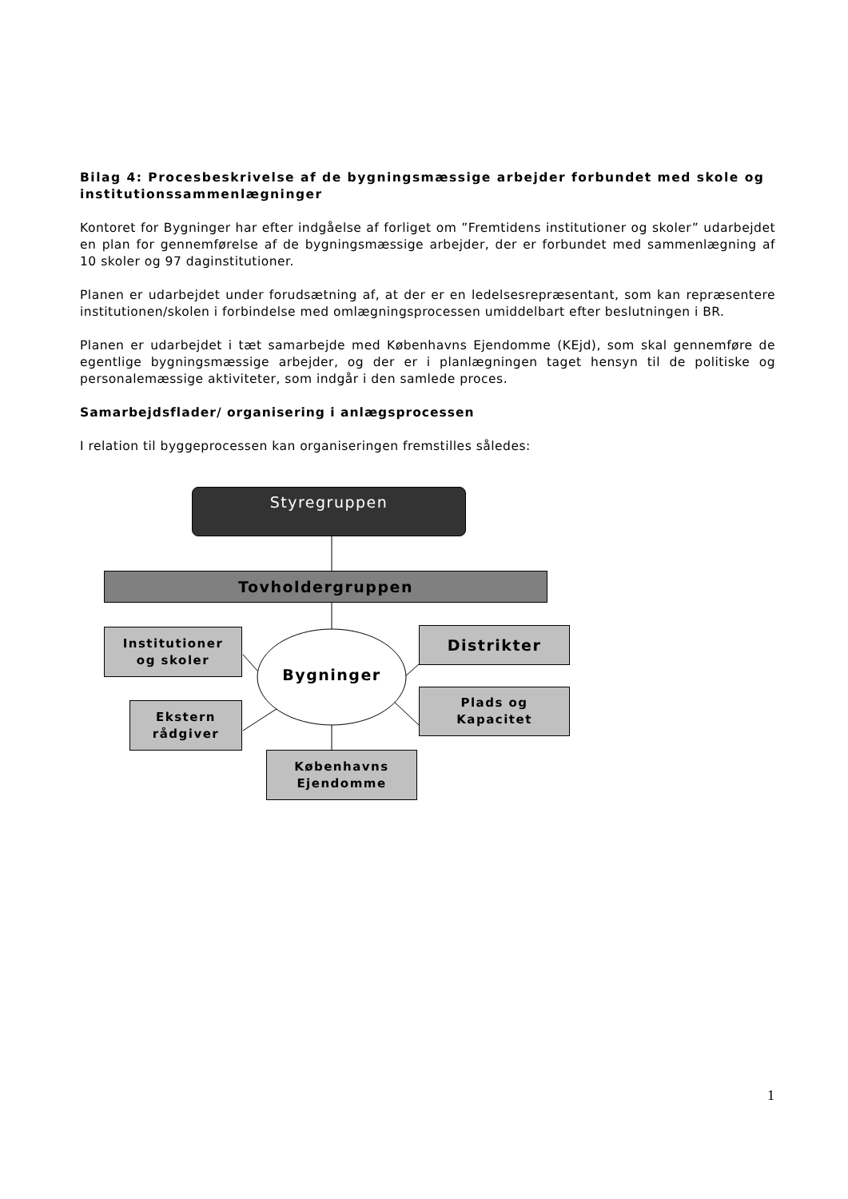Bilag 4: Procesbeskrivelse af de bygningsmæssige arbejder forbundet med skole og institutionssammenlægninger
Kontoret for Bygninger har efter indgåelse af forliget om ”Fremtidens institutioner og skoler” udarbejdet en plan for gennemførelse af de bygningsmæssige arbejder, der er forbundet med sammenlægning af 10 skoler og 97 daginstitutioner.
Planen er udarbejdet under forudsætning af, at der er en ledelsesrepræsentant, som kan repræsentere institutionen/skolen i forbindelse med omlægningsprocessen umiddelbart efter beslutningen i BR.
Planen er udarbejdet i tæt samarbejde med Københavns Ejendomme (KEjd), som skal gennemføre de egentlige bygningsmæssige arbejder, og der er i planlægningen taget hensyn til de politiske og personalemæssige aktiviteter, som indgår i den samlede proces.
Samarbejdsflader/ organisering i anlægsprocessen
I relation til byggeprocessen kan organiseringen fremstilles således:
Styregruppen
Tovholdergruppen
Institutioner
og skoler
Bygninger
Distrikter
Ekstern
rådgiver
Plads og
Kapacitet
Københavns
Ejendomme
1